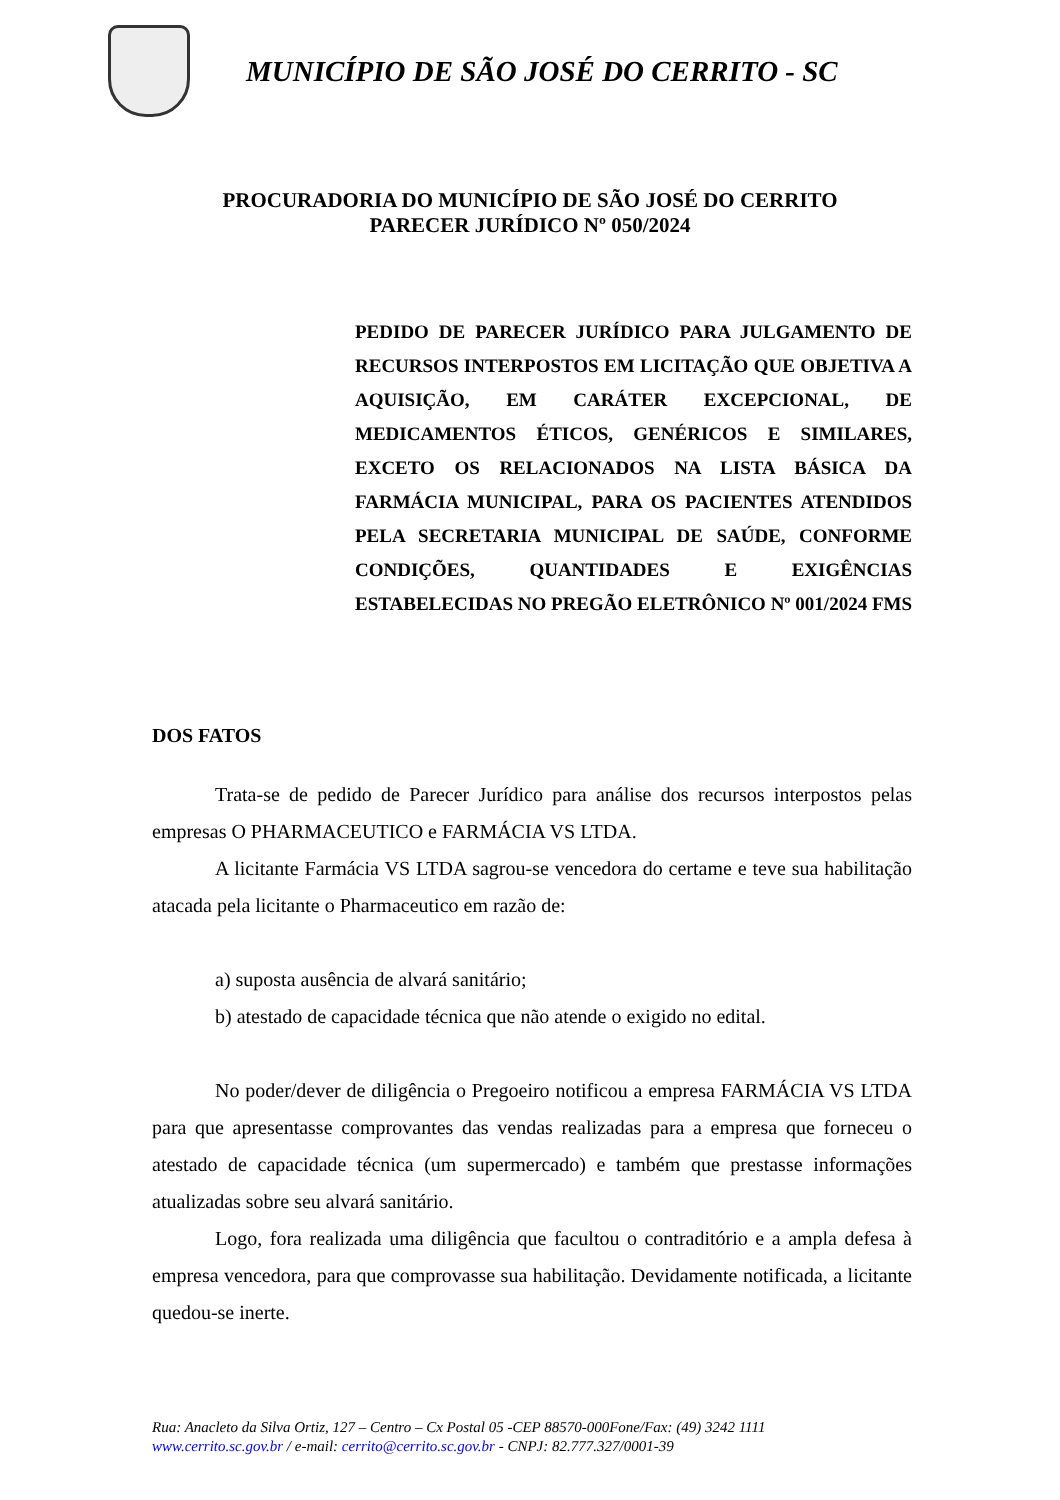MUNICÍPIO DE SÃO JOSÉ DO CERRITO - SC
PROCURADORIA DO MUNICÍPIO DE SÃO JOSÉ DO CERRITO
PARECER JURÍDICO Nº 050/2024
PEDIDO DE PARECER JURÍDICO PARA JULGAMENTO DE RECURSOS INTERPOSTOS EM LICITAÇÃO QUE OBJETIVA A AQUISIÇÃO, EM CARÁTER EXCEPCIONAL, DE MEDICAMENTOS ÉTICOS, GENÉRICOS E SIMILARES, EXCETO OS RELACIONADOS NA LISTA BÁSICA DA FARMÁCIA MUNICIPAL, PARA OS PACIENTES ATENDIDOS PELA SECRETARIA MUNICIPAL DE SAÚDE, CONFORME CONDIÇÕES, QUANTIDADES E EXIGÊNCIAS ESTABELECIDAS NO PREGÃO ELETRÔNICO Nº 001/2024 FMS
DOS FATOS
Trata-se de pedido de Parecer Jurídico para análise dos recursos interpostos pelas empresas O PHARMACEUTICO e FARMÁCIA VS LTDA.
A licitante Farmácia VS LTDA sagrou-se vencedora do certame e teve sua habilitação atacada pela licitante o Pharmaceutico em razão de:
a) suposta ausência de alvará sanitário;
b) atestado de capacidade técnica que não atende o exigido no edital.
No poder/dever de diligência o Pregoeiro notificou a empresa FARMÁCIA VS LTDA para que apresentasse comprovantes das vendas realizadas para a empresa que forneceu o atestado de capacidade técnica (um supermercado) e também que prestasse informações atualizadas sobre seu alvará sanitário.
Logo, fora realizada uma diligência que facultou o contraditório e a ampla defesa à empresa vencedora, para que comprovasse sua habilitação. Devidamente notificada, a licitante quedou-se inerte.
Rua: Anacleto da Silva Ortiz, 127 – Centro – Cx Postal 05 -CEP 88570-000Fone/Fax: (49) 3242 1111
www.cerrito.sc.gov.br / e-mail: cerrito@cerrito.sc.gov.br - CNPJ: 82.777.327/0001-39